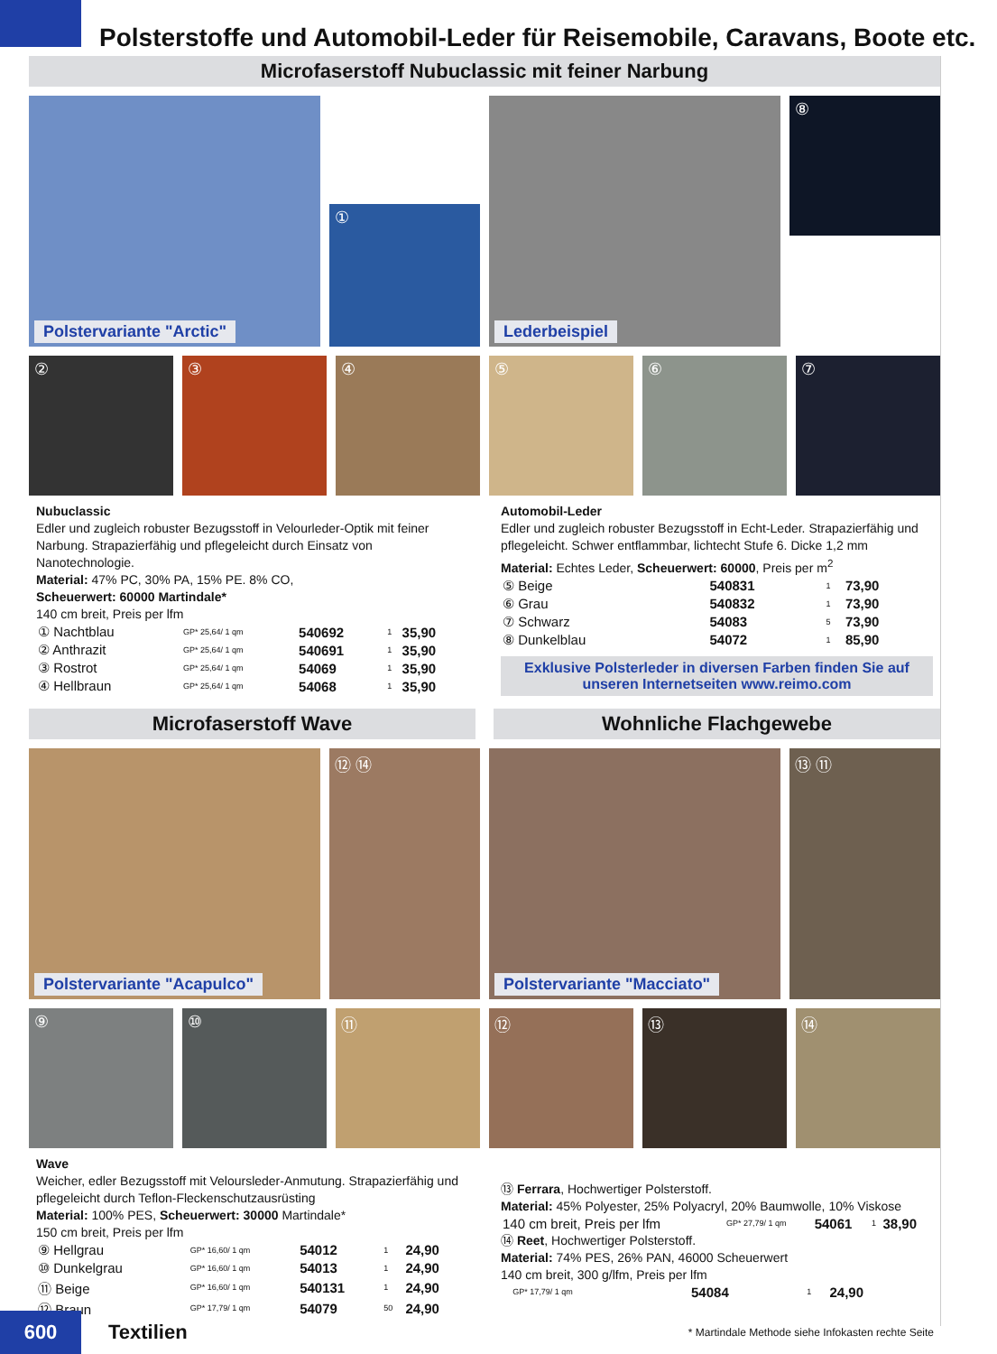Polsterstoffe und Automobil-Leder für Reisemobile, Caravans, Boote etc.
Microfaserstoff Nubuclassic mit feiner Narbung
Polstervariante "Arctic"
①
Lederbeispiel
⑧
② ③ ④ ⑤ ⑥ ⑦
Nubuclassic
Edler und zugleich robuster Bezugsstoff in Velourleder-Optik mit feiner Narbung. Strapazierfähig und pflegeleicht durch Einsatz von Nanotechnologie.
Material: 47% PC, 30% PA, 15% PE. 8% CO,
Scheuerwert: 60000 Martindale*
140 cm breit, Preis per lfm
| ① Nachtblau | GP* 25,64/ 1 qm | 540692 | 1 | 35,90 |
| ② Anthrazit | GP* 25,64/ 1 qm | 540691 | 1 | 35,90 |
| ③ Rostrot | GP* 25,64/ 1 qm | 54069 | 1 | 35,90 |
| ④ Hellbraun | GP* 25,64/ 1 qm | 54068 | 1 | 35,90 |
Automobil-Leder
Edler und zugleich robuster Bezugsstoff in Echt-Leder. Strapazierfähig und pflegeleicht. Schwer entflammbar, lichtecht Stufe 6. Dicke 1,2 mm
Material: Echtes Leder, Scheuerwert: 60000, Preis per m<sup>2</sup>
| ⑤ Beige | 540831 | 1 | 73,90 |
| ⑥ Grau | 540832 | 1 | 73,90 |
| ⑦ Schwarz | 54083 | 5 | 73,90 |
| ⑧ Dunkelblau | 54072 | 1 | 85,90 |
Exklusive Polsterleder in diversen Farben finden Sie auf unseren Internetseiten www.reimo.com
Microfaserstoff Wave Wohnliche Flachgewebe
Polstervariante "Acapulco" ⑫ ⑭ Polstervariante "Macciato" ⑬ ⑪
⑨ ⑩ ⑪ ⑫ ⑬ ⑭
Wave
Weicher, edler Bezugsstoff mit Veloursleder-Anmutung. Strapazierfähig und pflegeleicht durch Teflon-Fleckenschutzausrüsting
Material: 100% PES, Scheuerwert: 30000 Martindale*
150 cm breit, Preis per lfm
| ⑨ Hellgrau | GP* 16,60/ 1 qm | 54012 | 1 | 24,90 |
| ⑩ Dunkelgrau | GP* 16,60/ 1 qm | 54013 | 1 | 24,90 |
| ⑪ Beige | GP* 16,60/ 1 qm | 540131 | 1 | 24,90 |
| ⑫ Braun | GP* 17,79/ 1 qm | 54079 | 50 | 24,90 |
⑬ Ferrara, Hochwertiger Polsterstoff.
Material: 45% Polyester, 25% Polyacryl, 20% Baumwolle, 10% Viskose
| 140 cm breit, Preis per lfm | GP* 27,79/ 1 qm | 54061 | 1 | 38,90 |
⑭ Reet, Hochwertiger Polsterstoff.
Material: 74% PES, 26% PAN, 46000 Scheuerwert
140 cm breit, 300 g/lfm, Preis per lfm
| | GP* 17,79/ 1 qm | 54084 | 1 | 24,90 |
600
Textilien
* Martindale Methode siehe Infokasten rechte Seite